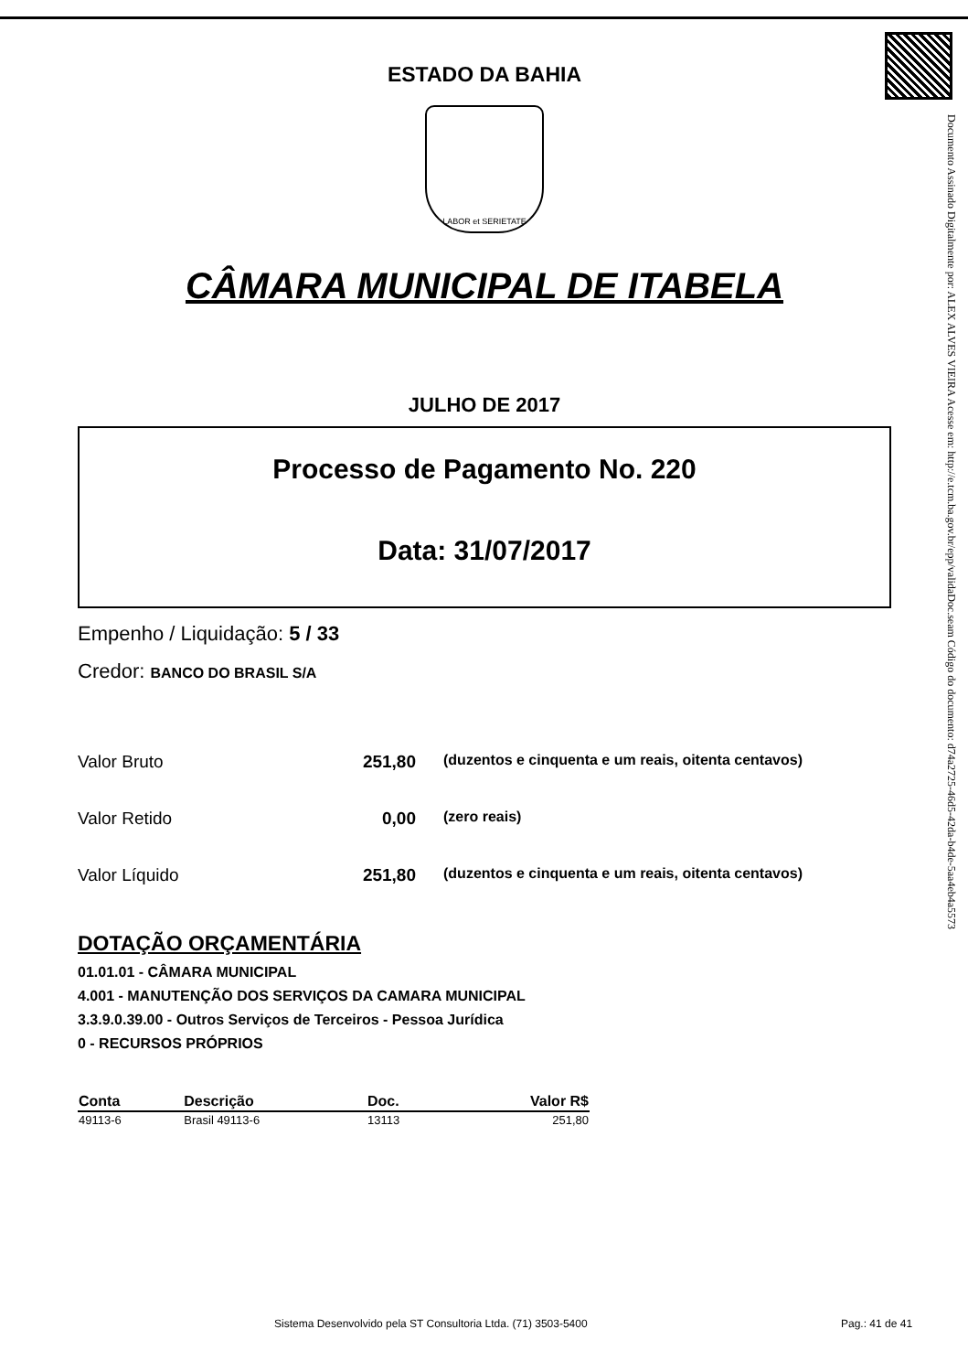Documento Assinado Digitalmente por: ALEX ALVES VIEIRA Acesse em: http://e.tcm.ba.gov.br/epp/validaDoc.seam Código do documento: d74a2725-46d5-42da-b4de-5aa4eb4a5573
ESTADO DA BAHIA
LABOR et SERIETATE
CÂMARA MUNICIPAL DE ITABELA
JULHO DE 2017
Processo de Pagamento No. 220
Data: 31/07/2017
Empenho / Liquidação: 5 / 33
Credor: BANCO DO BRASIL S/A
Valor Bruto 251,80 (duzentos e cinquenta e um reais, oitenta centavos)
Valor Retido 0,00 (zero reais)
Valor Líquido 251,80 (duzentos e cinquenta e um reais, oitenta centavos)
DOTAÇÃO ORÇAMENTÁRIA
01.01.01 - CÂMARA MUNICIPAL
4.001 - MANUTENÇÃO DOS SERVIÇOS DA CAMARA MUNICIPAL
3.3.9.0.39.00 - Outros Serviços de Terceiros - Pessoa Jurídica
0 - RECURSOS PRÓPRIOS
| Conta | Descrição | Doc. | Valor R$ |
| --- | --- | --- | --- |
| 49113-6 | Brasil 49113-6 | 13113 | 251,80 |
Sistema Desenvolvido pela ST Consultoria Ltda. (71) 3503-5400
Pag.: 41 de 41